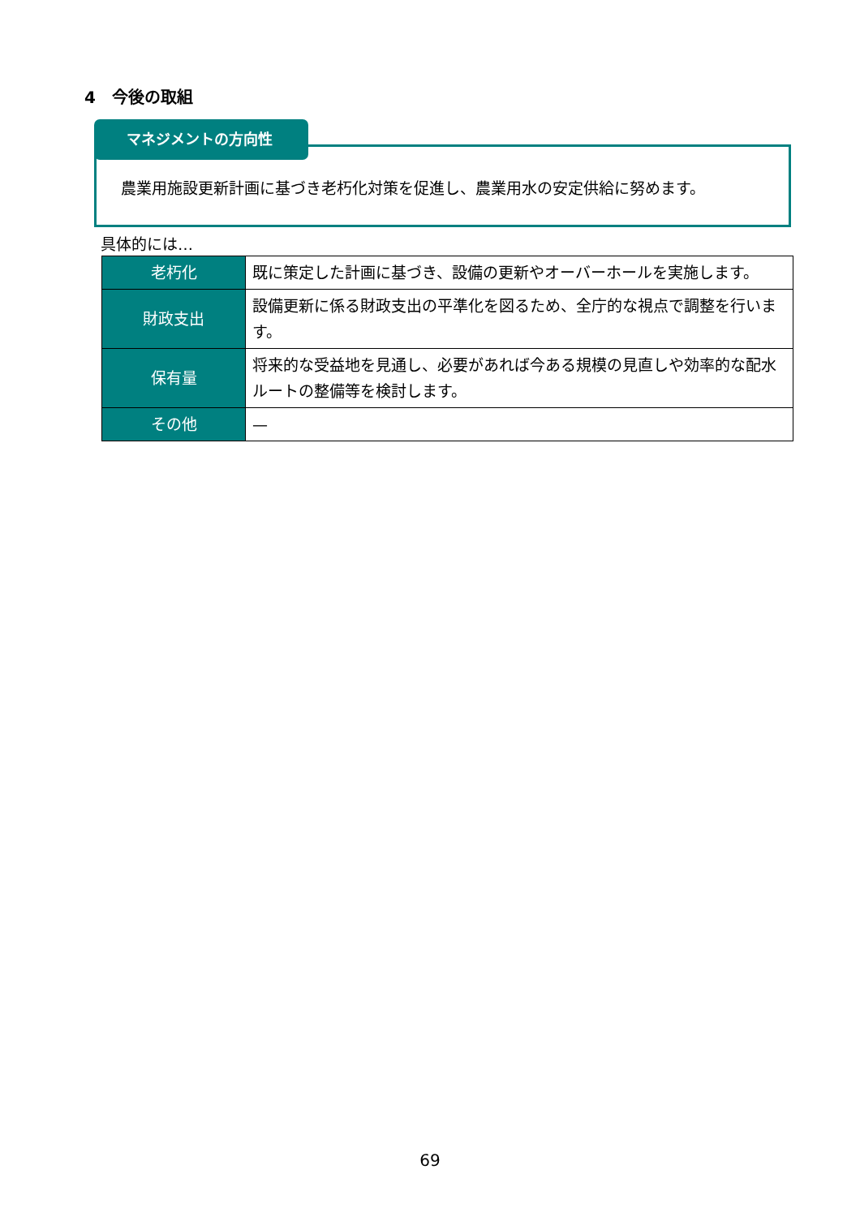4　今後の取組
農業用施設更新計画に基づき老朽化対策を促進し、農業用水の安定供給に努めます。
マネジメントの方向性
具体的には…
| 老朽化 | 既に策定した計画に基づき、設備の更新やオーバーホールを実施します。 |
| 財政支出 | 設備更新に係る財政支出の平準化を図るため、全庁的な視点で調整を行います。 |
| 保有量 | 将来的な受益地を見通し、必要があれば今ある規模の見直しや効率的な配水ルートの整備等を検討します。 |
| その他 | — |
69